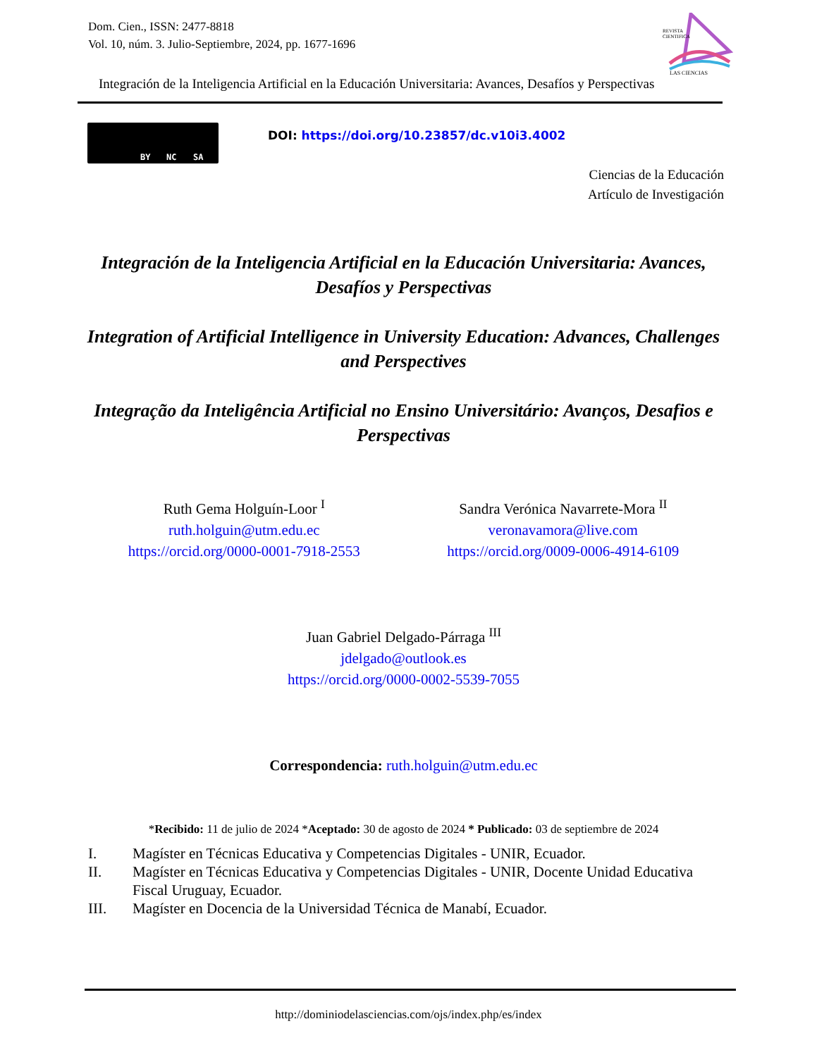Dom. Cien., ISSN: 2477-8818
Vol. 10, núm. 3. Julio-Septiembre, 2024, pp. 1677-1696
REVISTA
CIENTIFICA
LAS CIENCIAS
Integración de la Inteligencia Artificial en la Educación Universitaria: Avances, Desafíos y Perspectivas
BY NC SA
DOI: https://doi.org/10.23857/dc.v10i3.4002
Ciencias de la Educación
Artículo de Investigación
Integración de la Inteligencia Artificial en la Educación Universitaria: Avances, Desafíos y Perspectivas
Integration of Artificial Intelligence in University Education: Advances, Challenges and Perspectives
Integração da Inteligência Artificial no Ensino Universitário: Avanços, Desafios e Perspectivas
Ruth Gema Holguín-Loor <sup>I</sup>
ruth.holguin@utm.edu.ec
https://orcid.org/0000-0001-7918-2553
Sandra Verónica Navarrete-Mora <sup>II</sup>
veronavamora@live.com
https://orcid.org/0009-0006-4914-6109
Juan Gabriel Delgado-Párraga <sup>III</sup>
jdelgado@outlook.es
https://orcid.org/0000-0002-5539-7055
Correspondencia: ruth.holguin@utm.edu.ec
*Recibido: 11 de julio de 2024 *Aceptado: 30 de agosto de 2024 * Publicado: 03 de septiembre de 2024
I. Magíster en Técnicas Educativa y Competencias Digitales - UNIR, Ecuador.
II. Magíster en Técnicas Educativa y Competencias Digitales - UNIR, Docente Unidad Educativa Fiscal Uruguay, Ecuador.
III. Magíster en Docencia de la Universidad Técnica de Manabí, Ecuador.
http://dominiodelasciencias.com/ojs/index.php/es/index